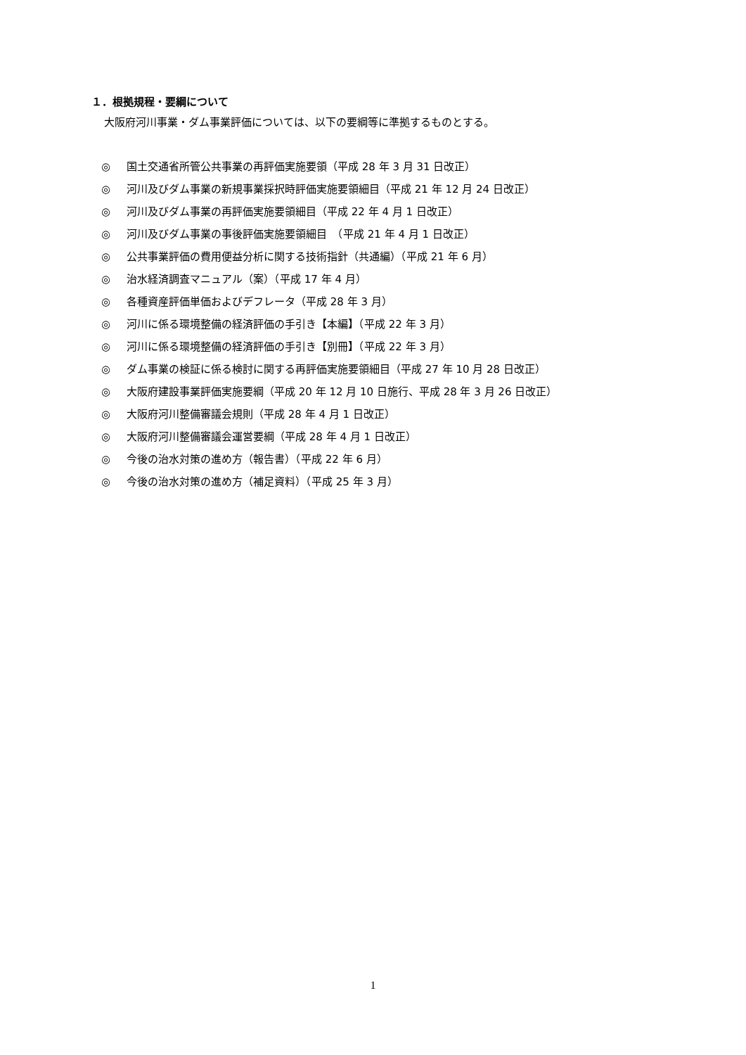１．根拠規程・要綱について
大阪府河川事業・ダム事業評価については、以下の要綱等に準拠するものとする。
◎ 国土交通省所管公共事業の再評価実施要領（平成 28 年 3 月 31 日改正）
◎ 河川及びダム事業の新規事業採択時評価実施要領細目（平成 21 年 12 月 24 日改正）
◎ 河川及びダム事業の再評価実施要領細目（平成 22 年 4 月 1 日改正）
◎ 河川及びダム事業の事後評価実施要領細目　（平成 21 年 4 月 1 日改正）
◎ 公共事業評価の費用便益分析に関する技術指針（共通編）（平成 21 年 6 月）
◎ 治水経済調査マニュアル（案）（平成 17 年 4 月）
◎ 各種資産評価単価およびデフレータ（平成 28 年 3 月）
◎ 河川に係る環境整備の経済評価の手引き【本編】（平成 22 年 3 月）
◎ 河川に係る環境整備の経済評価の手引き【別冊】（平成 22 年 3 月）
◎ ダム事業の検証に係る検討に関する再評価実施要領細目（平成 27 年 10 月 28 日改正）
◎ 大阪府建設事業評価実施要綱（平成 20 年 12 月 10 日施行、平成 28 年 3 月 26 日改正）
◎ 大阪府河川整備審議会規則（平成 28 年 4 月 1 日改正）
◎ 大阪府河川整備審議会運営要綱（平成 28 年 4 月 1 日改正）
◎ 今後の治水対策の進め方（報告書）（平成 22 年 6 月）
◎ 今後の治水対策の進め方（補足資料）（平成 25 年 3 月）
1